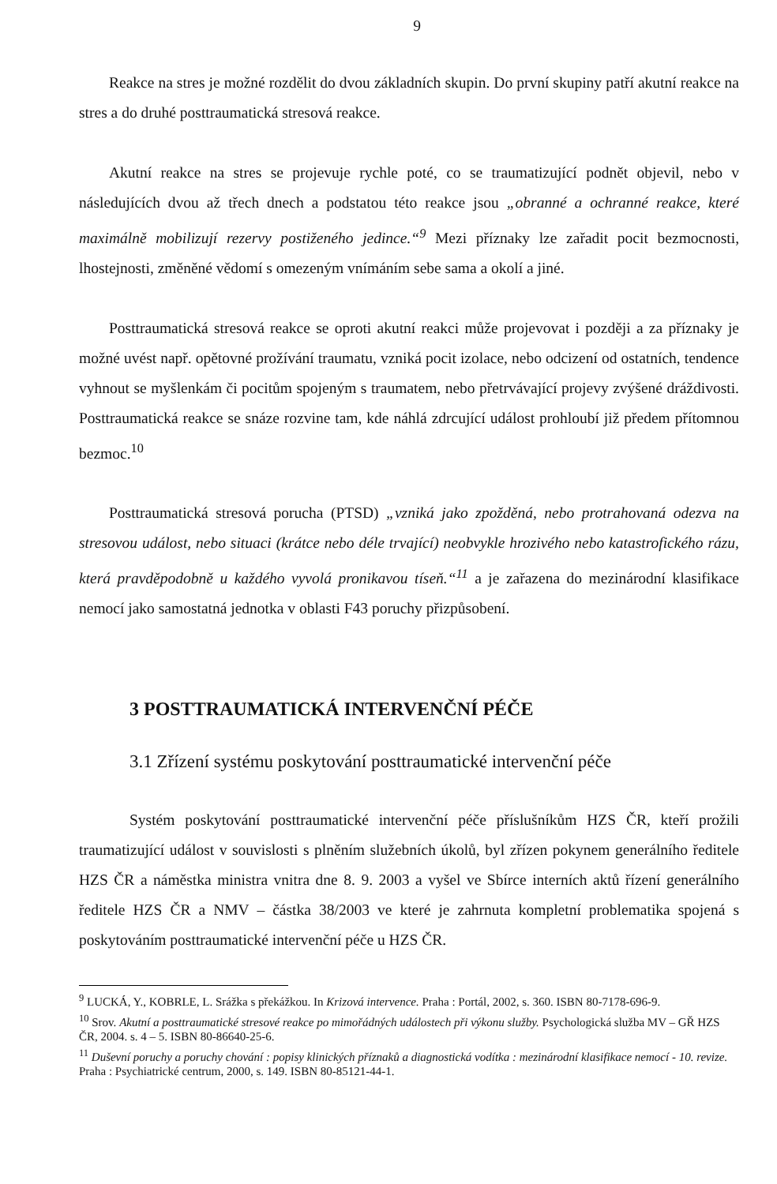9
Reakce na stres je možné rozdělit do dvou základních skupin. Do první skupiny patří akutní reakce na stres a do druhé posttraumatická stresová reakce.
Akutní reakce na stres se projevuje rychle poté, co se traumatizující podnět objevil, nebo v následujících dvou až třech dnech a podstatou této reakce jsou „obranné a ochranné reakce, které maximálně mobilizují rezervy postiženého jedince.“<sup>9</sup> Mezi příznaky lze zařadit pocit bezmocnosti, lhostejnosti, změněné vědomí s omezeným vnímáním sebe sama a okolí a jiné.
Posttraumatická stresová reakce se oproti akutní reakci může projevovat i později a za příznaky je možné uvést např. opětovné prožívání traumatu, vzniká pocit izolace, nebo odcizení od ostatních, tendence vyhnout se myšlenkám či pocitům spojeným s traumatem, nebo přetrvávající projevy zvýšené dráždivosti. Posttraumatická reakce se snáze rozvine tam, kde náhlá zdrcující událost prohloubí již předem přítomnou bezmoc.<sup>10</sup>
Posttraumatická stresová porucha (PTSD) „vzniká jako zpožděná, nebo protrahovaná odezva na stresovou událost, nebo situaci (krátce nebo déle trvající) neobvykle hrozivého nebo katastrofického rázu, která pravděpodobně u každého vyvolá pronikavou tíseň.“<sup>11</sup> a je zařazena do mezinárodní klasifikace nemocí jako samostatná jednotka v oblasti F43 poruchy přizpůsobení.
3 POSTTRAUMATICKÁ INTERVENČNÍ PÉČE
3.1 Zřízení systému poskytování posttraumatické intervenční péče
Systém poskytování posttraumatické intervenční péče příslušníkům HZS ČR, kteří prožili traumatizující událost v souvislosti s plněním služebních úkolů, byl zřízen pokynem generálního ředitele HZS ČR a náměstka ministra vnitra dne 8. 9. 2003 a vyšel ve Sbírce interních aktů řízení generálního ředitele HZS ČR a NMV – částka 38/2003 ve které je zahrnuta kompletní problematika spojená s poskytováním posttraumatické intervenční péče u HZS ČR.
<sup>9</sup> LUCKÁ, Y., KOBRLE, L. Srážka s překážkou. In Krizová intervence. Praha : Portál, 2002, s. 360. ISBN 80-7178-696-9.
<sup>10</sup> Srov. Akutní a posttraumatické stresové reakce po mimořádných událostech při výkonu služby. Psychologická služba MV – GŘ HZS ČR, 2004. s. 4 – 5. ISBN 80-86640-25-6.
<sup>11</sup> Duševní poruchy a poruchy chování : popisy klinických příznaků a diagnostická vodítka : mezinárodní klasifikace nemocí - 10. revize. Praha : Psychiatrické centrum, 2000, s. 149. ISBN 80-85121-44-1.